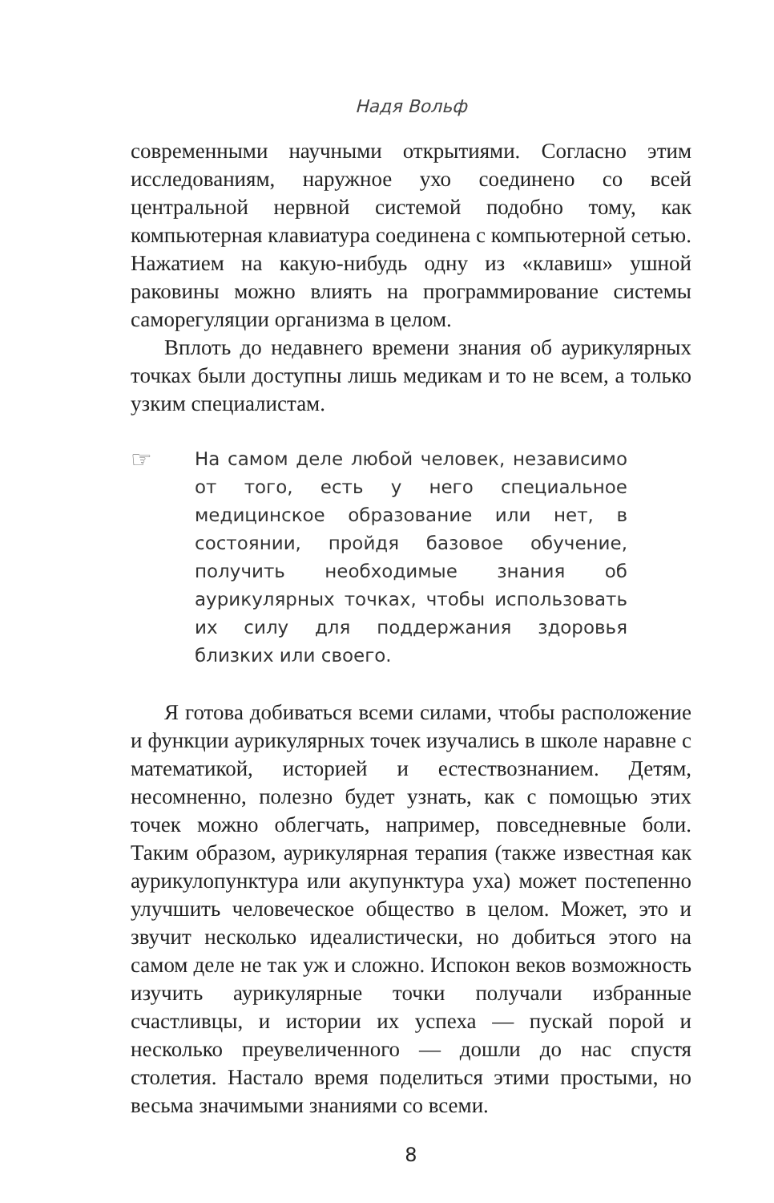Надя Вольф
современными научными открытиями. Согласно этим исследованиям, наружное ухо соединено со всей центральной нервной системой подобно тому, как компьютерная клавиатура соединена с компьютерной сетью. Нажатием на какую-нибудь одну из «клавиш» ушной раковины можно влиять на программирование системы саморегуляции организма в целом.
Вплоть до недавнего времени знания об аурикулярных точках были доступны лишь медикам и то не всем, а только узким специалистам.
☞
На самом деле любой человек, независимо от того, есть у него специальное медицинское образование или нет, в состоянии, пройдя базовое обучение, получить необходимые знания об аурикулярных точках, чтобы использовать их силу для поддержания здоровья близких или своего.
Я готова добиваться всеми силами, чтобы расположение и функции аурикулярных точек изучались в школе наравне с математикой, историей и естествознанием. Детям, несомненно, полезно будет узнать, как с помощью этих точек можно облегчать, например, повседневные боли. Таким образом, аурикулярная терапия (также известная как аурикулопунктура или акупунктура уха) может постепенно улучшить человеческое общество в целом. Может, это и звучит несколько идеалистически, но добиться этого на самом деле не так уж и сложно. Испокон веков возможность изучить аурикулярные точки получали избранные счастливцы, и истории их успеха — пускай порой и несколько преувеличенного — дошли до нас спустя столетия. Настало время поделиться этими простыми, но весьма значимыми знаниями со всеми.
8